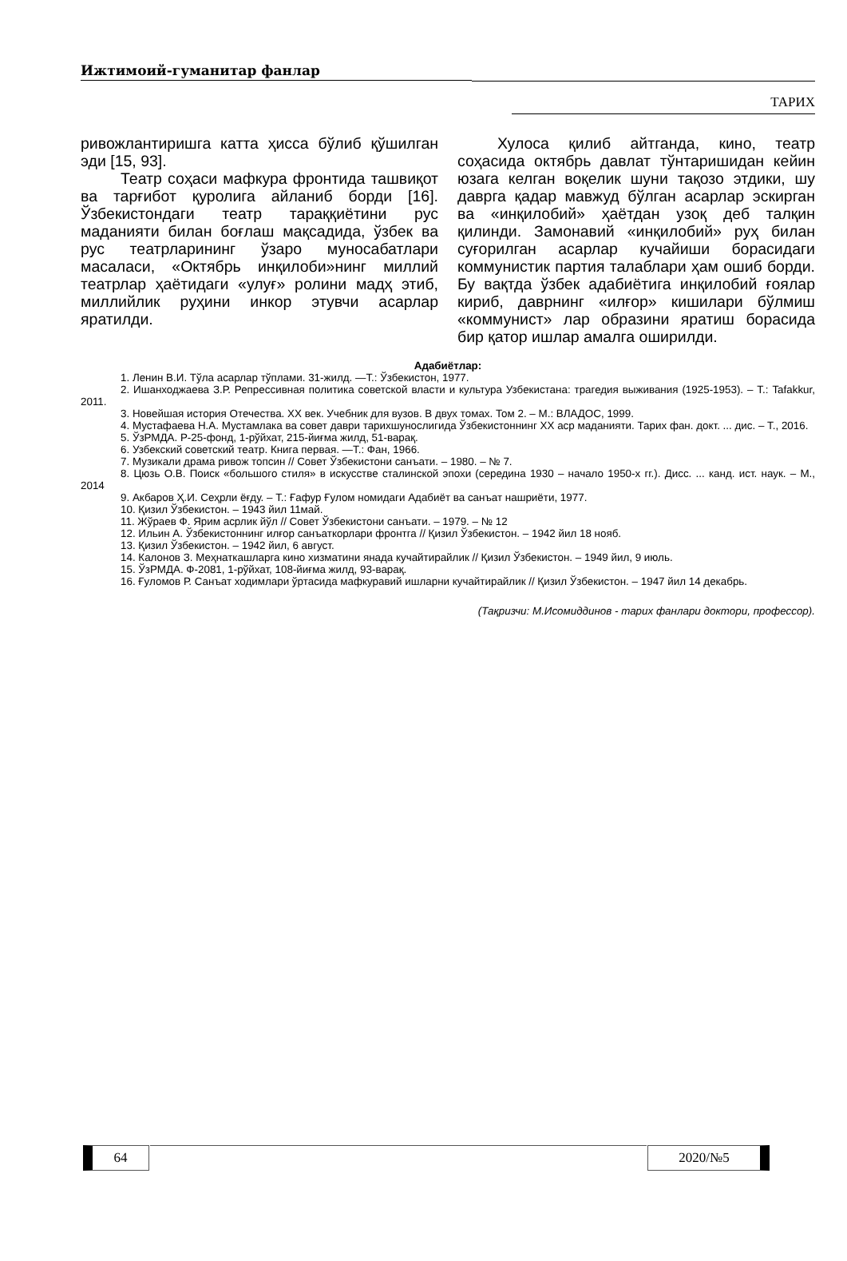Ижтимоий-гуманитар фанлар
ТАРИХ
ривожлантиришга катта ҳисса бўлиб қўшилган эди [15, 93].
Театр соҳаси мафкура фронтида ташвиқот ва тарғибот қуролига айланиб борди [16]. Ўзбекистондаги театр тараққиётини рус маданияти билан боғлаш мақсадида, ўзбек ва рус театрларининг ўзаро муносабатлари масаласи, «Октябрь инқилоби»нинг миллий театрлар ҳаётидаги «улуғ» ролини мадҳ этиб, миллийлик руҳини инкор этувчи асарлар яратилди.
Хулоса қилиб айтганда, кино, театр соҳасида октябрь давлат тўнтаришидан кейин юзага келган воқелик шуни тақозо этдики, шу даврга қадар мавжуд бўлган асарлар эскирган ва «инқилобий» ҳаётдан узоқ деб талқин қилинди. Замонавий «инқилобий» руҳ билан суғорилган асарлар кучайиши борасидаги коммунистик партия талаблари ҳам ошиб борди. Бу вақтда ўзбек адабиётига инқилобий ғоялар кириб, даврнинг «илғор» кишилари бўлмиш «коммунист» лар образини яратиш борасида бир қатор ишлар амалга оширилди.
Адабиётлар:
1. Ленин В.И. Тўла асарлар тўплами. 31-жилд. —Т.: Ўзбекистон, 1977.
2. Ишанходжаева З.Р. Репрессивная политика советской власти и культура Узбекистана: трагедия выживания (1925-1953). – Т.: Tafakkur, 2011.
3. Новейшая история Отечества. XX век. Учебник для вузов. В двух томах. Том 2. – М.: ВЛАДОС, 1999.
4. Мустафаева Н.А. Мустамлака ва совет даври тарихшунослигида Ўзбекистоннинг XX аср маданияти. Тарих фан. докт. ... дис. – Т., 2016.
5. ЎзРМДА. Р-25-фонд, 1-рўйхат, 215-йиғма жилд, 51-варақ.
6. Узбекский советский театр. Книга первая. —Т.: Фан, 1966.
7. Музикали драма ривож топсин // Совет Ўзбекистони санъати. – 1980. – № 7.
8. Цюзь О.В. Поиск «большого стиля» в искусстве сталинской эпохи (середина 1930 – начало 1950-х гг.). Дисс. ... канд. ист. наук. – М., 2014
9. Акбаров Ҳ.И. Сеҳрли ёғду. – Т.: Ғафур Ғулом номидаги Адабиёт ва санъат нашриёти, 1977.
10. Қизил Ўзбекистон. – 1943 йил 11май.
11. Жўраев Ф. Ярим асрлик йўл // Совет Ўзбекистони санъати. – 1979. – № 12
12. Ильин А. Ўзбекистоннинг илғор санъаткорлари фронтга // Қизил Ўзбекистон. – 1942 йил 18 нояб.
13. Қизил Ўзбекистон. – 1942 йил, 6 август.
14. Калонов З. Меҳнаткашларга кино хизматини янада кучайтирайлик // Қизил Ўзбекистон. – 1949 йил, 9 июль.
15. ЎзРМДА. Ф-2081, 1-рўйхат, 108-йиғма жилд, 93-варақ.
16. Ғуломов Р. Санъат ходимлари ўртасида мафкуравий ишларни кучайтирайлик // Қизил Ўзбекистон. – 1947 йил 14 декабрь.
(Тақризчи: М.Исомиддинов - тарих фанлари доктори, профессор).
64 2020/№5